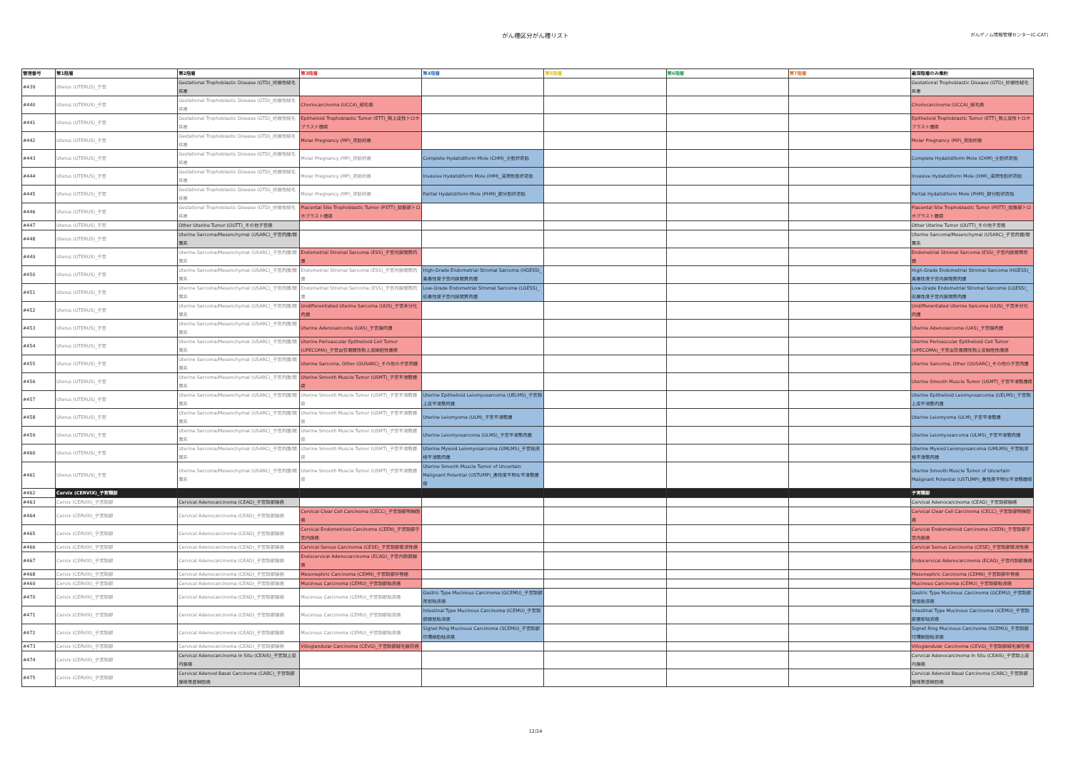がん種区分がん種リスト
がんゲノム情報管理センター(C-CAT)
| 管理番号 | 第1階層 | 第2階層 | 第3階層 | 第4階層 | 第5階層 | 第6階層 | 第7階層 | 最深階層のみ集約 |
| --- | --- | --- | --- | --- | --- | --- | --- | --- |
| #439 | Uterus (UTERUS)_子宮 | Gestational Trophoblastic Disease (GTD)_妊娠性絨毛疾患 | | | | | | Gestational Trophoblastic Disease (GTD)_妊娠性絨毛疾患 |
| #440 | Uterus (UTERUS)_子宮 | Gestational Trophoblastic Disease (GTD)_妊娠性絨毛疾患 | Choriocarcinoma (UCCA)_絨毛癌 | | | | | Choriocarcinoma (UCCA)_絨毛癌 |
| #441 | Uterus (UTERUS)_子宮 | Gestational Trophoblastic Disease (GTD)_妊娠性絨毛疾患 | Epithelioid Trophoblastic Tumor (ETT)_類上皮性トロホブラスト腫瘍 | | | | | Epithelioid Trophoblastic Tumor (ETT)_類上皮性トロホブラスト腫瘍 |
| #442 | Uterus (UTERUS)_子宮 | Gestational Trophoblastic Disease (GTD)_妊娠性絨毛疾患 | Molar Pregnancy (MP)_奇胎妊娠 | | | | | Molar Pregnancy (MP)_奇胎妊娠 |
| #443 | Uterus (UTERUS)_子宮 | Gestational Trophoblastic Disease (GTD)_妊娠性絨毛疾患 | Molar Pregnancy (MP)_奇胎妊娠 | Complete Hydatidiform Mole (CHM)_全胞状奇胎 | | | | Complete Hydatidiform Mole (CHM)_全胞状奇胎 |
| #444 | Uterus (UTERUS)_子宮 | Gestational Trophoblastic Disease (GTD)_妊娠性絨毛疾患 | Molar Pregnancy (MP)_奇胎妊娠 | Invasive Hydatidiform Mole (IHM)_浸潤性胞状奇胎 | | | | Invasive Hydatidiform Mole (IHM)_浸潤性胞状奇胎 |
| #445 | Uterus (UTERUS)_子宮 | Gestational Trophoblastic Disease (GTD)_妊娠性絨毛疾患 | Molar Pregnancy (MP)_奇胎妊娠 | Partial Hydatidiform Mole (PHM)_部分胞状奇胎 | | | | Partial Hydatidiform Mole (PHM)_部分胞状奇胎 |
| #446 | Uterus (UTERUS)_子宮 | Gestational Trophoblastic Disease (GTD)_妊娠性絨毛疾患 | Placental Site Trophoblastic Tumor (PSTT)_胎盤部トロホブラスト腫瘍 | | | | | Placental Site Trophoblastic Tumor (PSTT)_胎盤部トロホブラスト腫瘍 |
| #447 | Uterus (UTERUS)_子宮 | Other Uterine Tumor (OUTT)_その他子宮癌 | | | | | | Other Uterine Tumor (OUTT)_その他子宮癌 |
| #448 | Uterus (UTERUS)_子宮 | Uterine Sarcoma/Mesenchymal (USARC)_子宮肉腫/間葉系 | | | | | | Uterine Sarcoma/Mesenchymal (USARC)_子宮肉腫/間葉系 |
| #449 | Uterus (UTERUS)_子宮 | Uterine Sarcoma/Mesenchymal (USARC)_子宮肉腫/間葉系 | Endometrial Stromal Sarcoma (ESS)_子宮内膜間質肉腫 | | | | | Endometrial Stromal Sarcoma (ESS)_子宮内膜間質肉腫 |
| #450 | Uterus (UTERUS)_子宮 | Uterine Sarcoma/Mesenchymal (USARC)_子宮肉腫/間葉系 | Endometrial Stromal Sarcoma (ESS)_子宮内膜間質肉腫 | High-Grade Endometrial Stromal Sarcoma (HGESS)_高悪性度子宮内膜間質肉腫 | | | | High-Grade Endometrial Stromal Sarcoma (HGESS)_高悪性度子宮内膜間質肉腫 |
| #451 | Uterus (UTERUS)_子宮 | Uterine Sarcoma/Mesenchymal (USARC)_子宮肉腫/間葉系 | Endometrial Stromal Sarcoma (ESS)_子宮内膜間質肉腫 | Low-Grade Endometrial Stromal Sarcoma (LGESS)_低悪性度子宮内膜間質肉腫 | | | | Low-Grade Endometrial Stromal Sarcoma (LGESS)_低悪性度子宮内膜間質肉腫 |
| #452 | Uterus (UTERUS)_子宮 | Uterine Sarcoma/Mesenchymal (USARC)_子宮肉腫/間葉系 | Undifferentiated Uterine Sarcoma (UUS)_子宮未分化肉腫 | | | | | Undifferentiated Uterine Sarcoma (UUS)_子宮未分化肉腫 |
| #453 | Uterus (UTERUS)_子宮 | Uterine Sarcoma/Mesenchymal (USARC)_子宮肉腫/間葉系 | Uterine Adenosarcoma (UAS)_子宮腺肉腫 | | | | | Uterine Adenosarcoma (UAS)_子宮腺肉腫 |
| #454 | Uterus (UTERUS)_子宮 | Uterine Sarcoma/Mesenchymal (USARC)_子宮肉腫/間葉系 | Uterine Perivascular Epithelioid Cell Tumor (UPECOMA)_子宮血管周囲性類上皮細胞性腫瘍 | | | | | Uterine Perivascular Epithelioid Cell Tumor (UPECOMA)_子宮血管周囲性類上皮細胞性腫瘍 |
| #455 | Uterus (UTERUS)_子宮 | Uterine Sarcoma/Mesenchymal (USARC)_子宮肉腫/間葉系 | Uterine Sarcoma, Other (OUSARC)_その他の子宮肉腫 | | | | | Uterine Sarcoma, Other (OUSARC)_その他の子宮肉腫 |
| #456 | Uterus (UTERUS)_子宮 | Uterine Sarcoma/Mesenchymal (USARC)_子宮肉腫/間葉系 | Uterine Smooth Muscle Tumor (USMT)_子宮平滑筋腫瘍 | | | | | Uterine Smooth Muscle Tumor (USMT)_子宮平滑筋腫瘍 |
| #457 | Uterus (UTERUS)_子宮 | Uterine Sarcoma/Mesenchymal (USARC)_子宮肉腫/間葉系 | Uterine Smooth Muscle Tumor (USMT)_子宮平滑筋腫瘍 | Uterine Epithelioid Leiomyosarcoma (UELMS)_子宮類上皮平滑筋肉腫 | | | | Uterine Epithelioid Leiomyosarcoma (UELMS)_子宮類上皮平滑筋肉腫 |
| #458 | Uterus (UTERUS)_子宮 | Uterine Sarcoma/Mesenchymal (USARC)_子宮肉腫/間葉系 | Uterine Smooth Muscle Tumor (USMT)_子宮平滑筋腫瘍 | Uterine Leiomyoma (ULM)_子宮平滑筋腫 | | | | Uterine Leiomyoma (ULM)_子宮平滑筋腫 |
| #459 | Uterus (UTERUS)_子宮 | Uterine Sarcoma/Mesenchymal (USARC)_子宮肉腫/間葉系 | Uterine Smooth Muscle Tumor (USMT)_子宮平滑筋腫瘍 | Uterine Leiomyosarcoma (ULMS)_子宮平滑筋肉腫 | | | | Uterine Leiomyosarcoma (ULMS)_子宮平滑筋肉腫 |
| #460 | Uterus (UTERUS)_子宮 | Uterine Sarcoma/Mesenchymal (USARC)_子宮肉腫/間葉系 | Uterine Smooth Muscle Tumor (USMT)_子宮平滑筋腫瘍 | Uterine Myxoid Leiomyosarcoma (UMLMS)_子宮粘液様平滑筋肉腫 | | | | Uterine Myxoid Leiomyosarcoma (UMLMS)_子宮粘液様平滑筋肉腫 |
| #461 | Uterus (UTERUS)_子宮 | Uterine Sarcoma/Mesenchymal (USARC)_子宮肉腫/間葉系 | Uterine Smooth Muscle Tumor (USMT)_子宮平滑筋腫瘍 | Uterine Smooth Muscle Tumor of Uncertain Malignant Potential (USTUMP)_悪性度不明な平滑筋腫瘍 | | | | Uterine Smooth Muscle Tumor of Uncertain Malignant Potential (USTUMP)_悪性度不明な平滑筋腫瘍 |
| #462 | Cervix (CERVIX)_子宮頸部 | | | | | | | 子宮頸部 |
| #463 | Cervix (CERVIX)_子宮頸部 | Cervical Adenocarcinoma (CEAD)_子宮頸部腺癌 | | | | | | Cervical Adenocarcinoma (CEAD)_子宮頸部腺癌 |
| #464 | Cervix (CERVIX)_子宮頸部 | Cervical Adenocarcinoma (CEAD)_子宮頸部腺癌 | Cervical Clear Cell Carcinoma (CECC)_子宮頸部明細胞癌 | | | | | Cervical Clear Cell Carcinoma (CECC)_子宮頸部明細胞癌 |
| #465 | Cervix (CERVIX)_子宮頸部 | Cervical Adenocarcinoma (CEAD)_子宮頸部腺癌 | Cervical Endometrioid Carcinoma (CEEN)_子宮頸部子宮内膜癌 | | | | | Cervical Endometrioid Carcinoma (CEEN)_子宮頸部子宮内膜癌 |
| #466 | Cervix (CERVIX)_子宮頸部 | Cervical Adenocarcinoma (CEAD)_子宮頸部腺癌 | Cervical Serous Carcinoma (CESE)_子宮頸部漿液性癌 | | | | | Cervical Serous Carcinoma (CESE)_子宮頸部漿液性癌 |
| #467 | Cervix (CERVIX)_子宮頸部 | Cervical Adenocarcinoma (CEAD)_子宮頸部腺癌 | Endocervical Adenocarcinoma (ECAD)_子宮内頸部腺癌 | | | | | Endocervical Adenocarcinoma (ECAD)_子宮内頸部腺癌 |
| #468 | Cervix (CERVIX)_子宮頸部 | Cervical Adenocarcinoma (CEAD)_子宮頸部腺癌 | Mesonephric Carcinoma (CEMN)_子宮頸部中腎癌 | | | | | Mesonephric Carcinoma (CEMN)_子宮頸部中腎癌 |
| #469 | Cervix (CERVIX)_子宮頸部 | Cervical Adenocarcinoma (CEAD)_子宮頸部腺癌 | Mucinous Carcinoma (CEMU)_子宮頸部粘液癌 | | | | | Mucinous Carcinoma (CEMU)_子宮頸部粘液癌 |
| #470 | Cervix (CERVIX)_子宮頸部 | Cervical Adenocarcinoma (CEAD)_子宮頸部腺癌 | Mucinous Carcinoma (CEMU)_子宮頸部粘液癌 | Gastric Type Mucinous Carcinoma (GCEMU)_子宮頸部胃型粘液癌 | | | | Gastric Type Mucinous Carcinoma (GCEMU)_子宮頸部胃型粘液癌 |
| #471 | Cervix (CERVIX)_子宮頸部 | Cervical Adenocarcinoma (CEAD)_子宮頸部腺癌 | Mucinous Carcinoma (CEMU)_子宮頸部粘液癌 | Intestinal Type Mucinous Carcinoma (ICEMU)_子宮頸部腸型粘液癌 | | | | Intestinal Type Mucinous Carcinoma (ICEMU)_子宮頸部腸型粘液癌 |
| #472 | Cervix (CERVIX)_子宮頸部 | Cervical Adenocarcinoma (CEAD)_子宮頸部腺癌 | Mucinous Carcinoma (CEMU)_子宮頸部粘液癌 | Signet Ring Mucinous Carcinoma (SCEMU)_子宮頸部印環細胞粘液癌 | | | | Signet Ring Mucinous Carcinoma (SCEMU)_子宮頸部印環細胞粘液癌 |
| #473 | Cervix (CERVIX)_子宮頸部 | Cervical Adenocarcinoma (CEAD)_子宮頸部腺癌 | Villoglandular Carcinoma (CEVG)_子宮頸部絨毛腺管癌 | | | | | Villoglandular Carcinoma (CEVG)_子宮頸部絨毛腺管癌 |
| #474 | Cervix (CERVIX)_子宮頸部 | Cervical Adenocarcinoma In Situ (CEAIS)_子宮頸上皮内腺癌 | | | | | | Cervical Adenocarcinoma In Situ (CEAIS)_子宮頸上皮内腺癌 |
| #475 | Cervix (CERVIX)_子宮頸部 | Cervical Adenoid Basal Carcinoma (CABC)_子宮頸部腺様基底細胞癌 | | | | | | Cervical Adenoid Basal Carcinoma (CABC)_子宮頸部腺様基底細胞癌 |
12/24